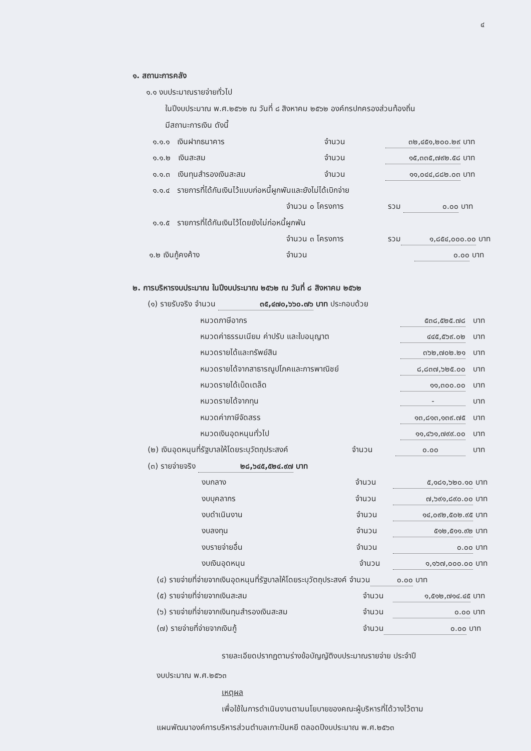๔
๑. สถานะการคลัง
๑.๑ งบประมาณรายจ่ายทั่วไป
ในปีงบประมาณ พ.ศ.๒๕๖๒ ณ วันที่ ๘ สิงหาคม ๒๕๖๒ องค์กรปกครองส่วนท้องถิ่น
มีสถานะการเงิน ดังนี้
๑.๑.๑ เงินฝากธนาคาร จำนวน ๓๒,๔๕๑,๒๐๐.๒๙ บาท
๑.๑.๒ เงินสะสม จำนวน ๑๕,๓๓๕,๗๙๒.๕๘ บาท
๑.๑.๓ เงินทุนสำรองเงินสะสม จำนวน ๑๑,๐๔๔,๘๘๒.๐๓ บาท
๑.๑.๔ รายการที่ได้กันเงินไว้แบบก่อหนี้ผูกพันและยังไม่ได้เบิกจ่าย
จำนวน ๐ โครงการ รวม ๐.๐๐ บาท
๑.๑.๕ รายการที่ได้กันเงินไว้โดยยังไม่ก่อหนี้ผูกพัน
จำนวน ๓ โครงการ รวม ๑,๘๕๔,๐๐๐.๐๐ บาท
๑.๒ เงินกู้คงค้าง จำนวน ๐.๐๐ บาท
๒. การบริหารงบประมาณ ในปีงบประมาณ ๒๕๖๒ ณ วันที่ ๘ สิงหาคม ๒๕๖๒
(๑) รายรับจริง จำนวน ๓๕,๔๗๐,๖๖๐.๗๖ บาท ประกอบด้วย
หมวดภาษีอากร ๕๓๘,๕๒๕.๗๘ บาท
หมวดค่าธรรมเนียม ค่าปรับ และใบอนุญาต ๔๔๕,๕๖๙.๐๒ บาท
หมวดรายได้และทรัพย์สิน ๓๖๒,๗๐๒.๒๑ บาท
หมวดรายได้จากสาธารณูปโภคและการพาณิชย์ ๘,๘๓๗,๖๒๕.๐๐ บาท
หมวดรายได้เบ็ดเตล็ด ๑๑,๓๐๐.๐๐ บาท
หมวดรายได้จากทุน - บาท
หมวดค่าภาษีจัดสรร ๑๓,๘๑๓,๑๓๙.๗๕ บาท
หมวดเงินอุดหนุนทั่วไป ๑๑,๔๖๑,๗๙๙.๐๐ บาท
(๒) เงินอุดหนุนที่รัฐบาลให้โดยระบุวัตถุประสงค์ จำนวน ๐.๐๐ บาท
(๓) รายจ่ายจริง ๒๘,๖๔๕,๕๒๔.๙๗ บาท
งบกลาง จำนวน ๕,๑๘๑,๖๒๐.๑๐ บาท
งบบุคลากร จำนวน ๗,๖๙๑,๘๙๐.๐๐ บาท
งบดำเนินงาน จำนวน ๑๔,๐๙๒,๕๐๒.๙๕ บาท
งบลงทุน จำนวน ๕๑๒,๕๑๑.๙๒ บาท
งบรายจ่ายอื่น จำนวน ๐.๐๐ บาท
งบเงินอุดหนุน จำนวน ๑,๑๖๗,๐๐๐.๐๐ บาท
(๔) รายจ่ายที่จ่ายจากเงินอุดหนุนที่รัฐบาลให้โดยระบุวัตถุประสงค์ จำนวน ๐.๐๐ บาท
(๕) รายจ่ายที่จ่ายจากเงินสะสม จำนวน ๑,๕๑๒,๗๑๔.๔๕ บาท
(๖) รายจ่ายที่จ่ายจากเงินทุนสำรองเงินสะสม จำนวน ๐.๐๐ บาท
(๗) รายจ่ายที่จ่ายจากเงินกู้ จำนวน ๐.๐๐ บาท
รายละเอียดปรากฏตามร่างข้อบัญญัติงบประมาณรายจ่าย ประจำปี
งบประมาณ พ.ศ.๒๕๖๓
เหตุผล
เพื่อใช้ในการดำเนินงานตามนโยบายของคณะผู้บริหารที่ได้วางไว้ตาม
แผนพัฒนาองค์การบริหารส่วนตำบลเกาะปันหยี ตลอดปีงบประมาณ พ.ศ.๒๕๖๓